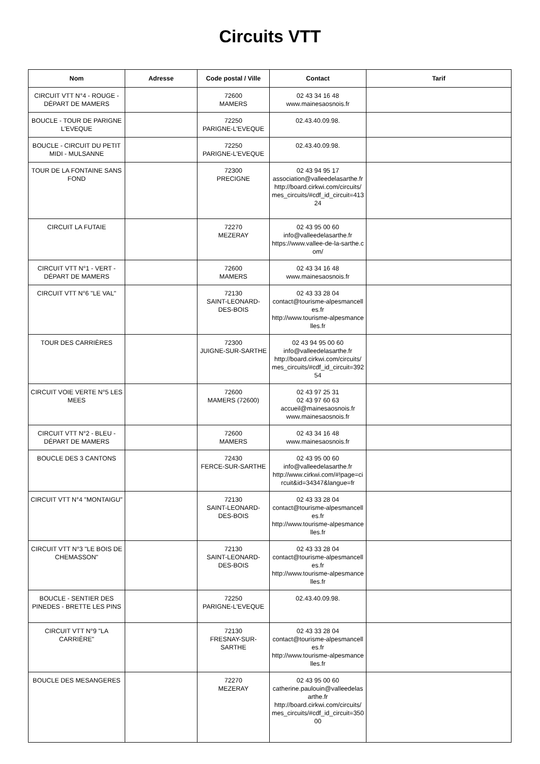Circuits VTT
| Nom | Adresse | Code postal / Ville | Contact | Tarif |
| --- | --- | --- | --- | --- |
| CIRCUIT VTT N°4 - ROUGE - DÉPART DE MAMERS | | 72600 MAMERS | 02 43 34 16 48 www.mainesaosnois.fr | |
| BOUCLE - TOUR DE PARIGNE L'EVEQUE | | 72250 PARIGNE-L'EVEQUE | 02.43.40.09.98. | |
| BOUCLE - CIRCUIT DU PETIT MIDI - MULSANNE | | 72250 PARIGNE-L'EVEQUE | 02.43.40.09.98. | |
| TOUR DE LA FONTAINE SANS FOND | | 72300 PRECIGNE | 02 43 94 95 17 association@valleedelasarthe.fr http://board.cirkwi.com/circuits/mes_circuits/#cdf_id_circuit=41324 | |
| CIRCUIT LA FUTAIE | | 72270 MEZERAY | 02 43 95 00 60 info@valleedelasarthe.fr https://www.vallee-de-la-sarthe.com/ | |
| CIRCUIT VTT N°1 - VERT - DÉPART DE MAMERS | | 72600 MAMERS | 02 43 34 16 48 www.mainesaosnois.fr | |
| CIRCUIT VTT N°6 "LE VAL" | | 72130 SAINT-LEONARD-DES-BOIS | 02 43 33 28 04 contact@tourisme-alpesmancelles.fr http://www.tourisme-alpesmancelles.fr | |
| TOUR DES CARRIÈRES | | 72300 JUIGNE-SUR-SARTHE | 02 43 94 95 00 60 info@valleedelasarthe.fr http://board.cirkwi.com/circuits/mes_circuits/#cdf_id_circuit=39254 | |
| CIRCUIT VOIE VERTE N°5 LES MEES | | 72600 MAMERS (72600) | 02 43 97 25 31 02 43 97 60 63 accueil@mainesaosnois.fr www.mainesaosnois.fr | |
| CIRCUIT VTT N°2 - BLEU - DÉPART DE MAMERS | | 72600 MAMERS | 02 43 34 16 48 www.mainesaosnois.fr | |
| BOUCLE DES 3 CANTONS | | 72430 FERCE-SUR-SARTHE | 02 43 95 00 60 info@valleedelasarthe.fr http://www.cirkwi.com/#!page=circuit&id=34347&langue=fr | |
| CIRCUIT VTT N°4 "MONTAIGU" | | 72130 SAINT-LEONARD-DES-BOIS | 02 43 33 28 04 contact@tourisme-alpesmancelles.fr http://www.tourisme-alpesmancelles.fr | |
| CIRCUIT VTT N°3 "LE BOIS DE CHEMASSON" | | 72130 SAINT-LEONARD-DES-BOIS | 02 43 33 28 04 contact@tourisme-alpesmancelles.fr http://www.tourisme-alpesmancelles.fr | |
| BOUCLE - SENTIER DES PINEDES - BRETTE LES PINS | | 72250 PARIGNE-L'EVEQUE | 02.43.40.09.98. | |
| CIRCUIT VTT N°9 "LA CARRIÈRE" | | 72130 FRESNAY-SUR-SARTHE | 02 43 33 28 04 contact@tourisme-alpesmancelles.fr http://www.tourisme-alpesmancelles.fr | |
| BOUCLE DES MESANGERES | | 72270 MEZERAY | 02 43 95 00 60 catherine.paulouin@valleedelasarthe.fr http://board.cirkwi.com/circuits/mes_circuits/#cdf_id_circuit=35000 | |